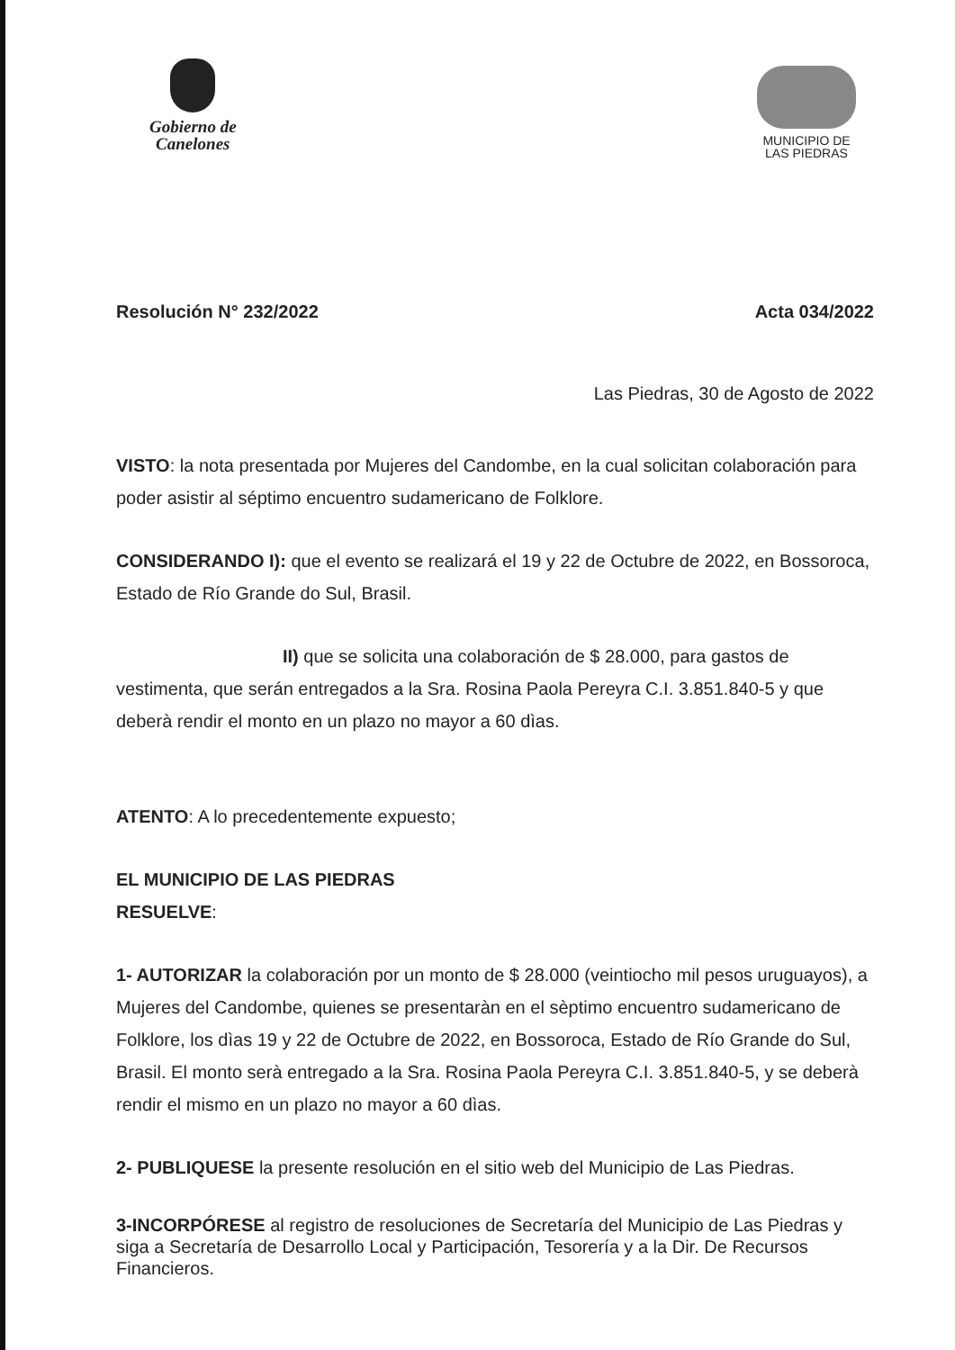Gobierno de
Canelones
MUNICIPIO DE
LAS PIEDRAS
Resolución N° 232/2022 Acta 034/2022
Las Piedras, 30 de Agosto de 2022
VISTO: la nota presentada por Mujeres del Candombe, en la cual solicitan colaboración para poder asistir al séptimo encuentro sudamericano de Folklore.
CONSIDERANDO I): que el evento se realizará el 19 y 22 de Octubre de 2022, en Bossoroca, Estado de Río Grande do Sul, Brasil.
II) que se solicita una colaboración de $ 28.000, para gastos de vestimenta, que serán entregados a la Sra. Rosina Paola Pereyra C.I. 3.851.840-5 y que deberà rendir el monto en un plazo no mayor a 60 dìas.
ATENTO: A lo precedentemente expuesto;
EL MUNICIPIO DE LAS PIEDRAS
RESUELVE:
1- AUTORIZAR la colaboración por un monto de $ 28.000 (veintiocho mil pesos uruguayos), a Mujeres del Candombe, quienes se presentaràn en el sèptimo encuentro sudamericano de Folklore, los dìas 19 y 22 de Octubre de 2022, en Bossoroca, Estado de Río Grande do Sul, Brasil. El monto serà entregado a la Sra. Rosina Paola Pereyra C.I. 3.851.840-5, y se deberà rendir el mismo en un plazo no mayor a 60 dìas.
2- PUBLIQUESE la presente resolución en el sitio web del Municipio de Las Piedras.
3-INCORPÓRESE al registro de resoluciones de Secretaría del Municipio de Las Piedras y siga a Secretaría de Desarrollo Local y Participación, Tesorería y a la Dir. De Recursos Financieros.